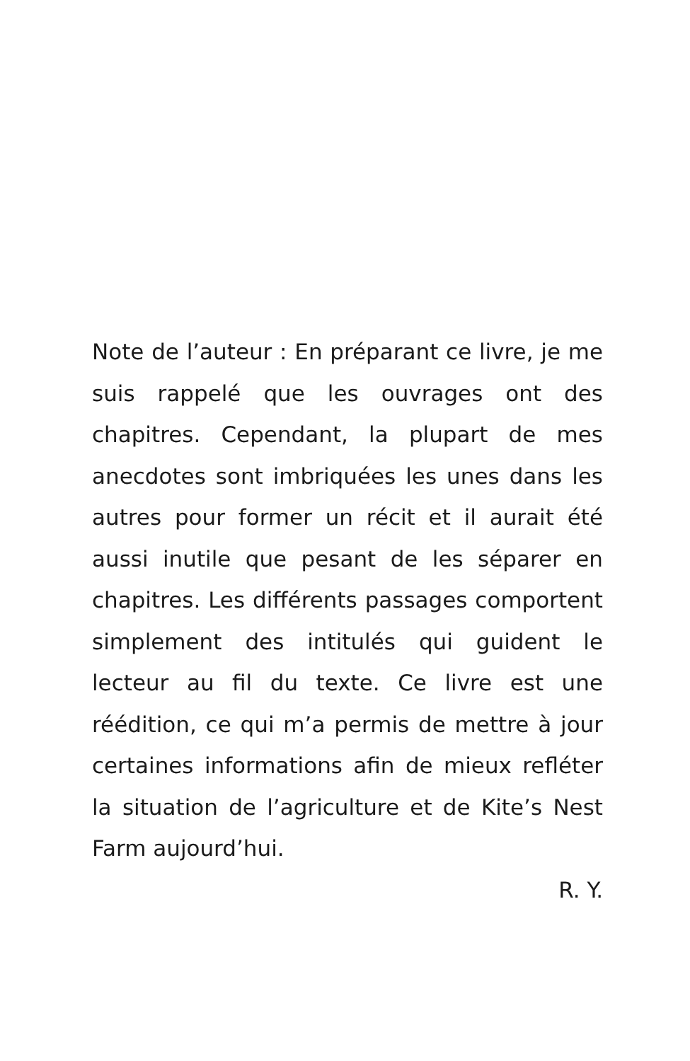Note de l’auteur : En préparant ce livre, je me suis rappelé que les ouvrages ont des chapitres. Cependant, la plupart de mes anecdotes sont imbriquées les unes dans les autres pour former un récit et il aurait été aussi inutile que pesant de les séparer en chapitres. Les différents passages comportent simplement des intitulés qui guident le lecteur au fil du texte. Ce livre est une réédition, ce qui m’a permis de mettre à jour certaines informations afin de mieux refléter la situation de l’agriculture et de Kite’s Nest Farm aujourd’hui.
R. Y.